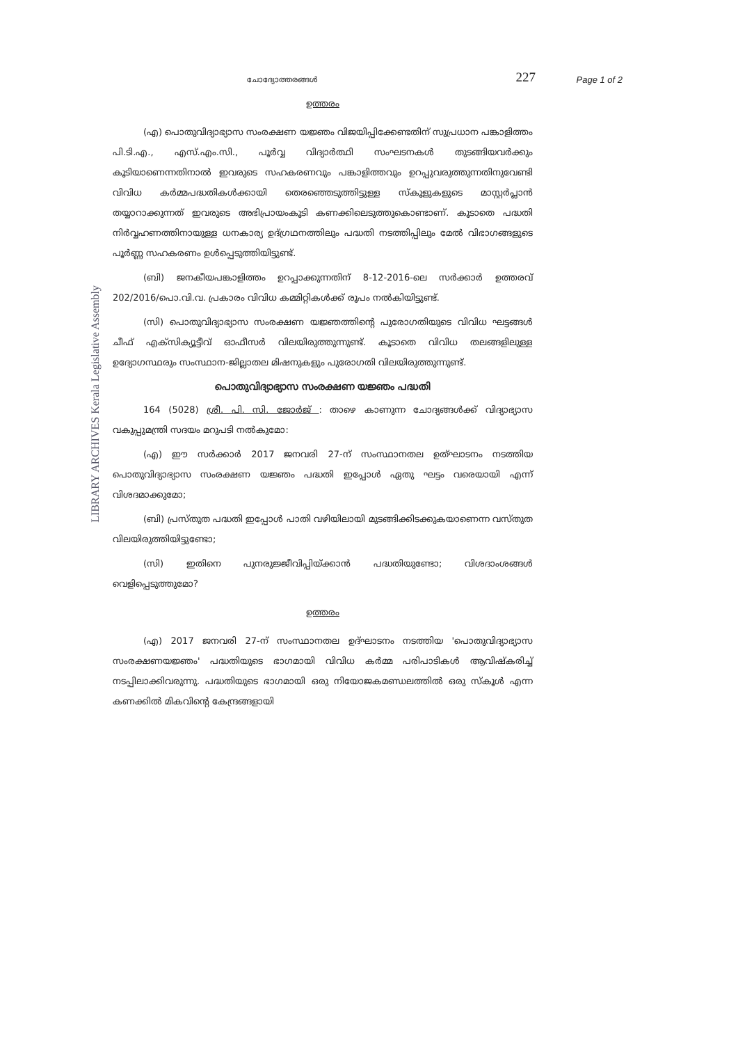LIBRARY ARCHIVES Kerala Legislative Assembly
ചോദ്യോത്തരങ്ങൾ
227
Page 1 of 2
ഉത്തരം
(എ) പൊതുവിദ്യാഭ്യാസ സംരക്ഷണ യജ്ഞം വിജയിപ്പിക്കേണ്ടതിന് സുപ്രധാന പങ്കാളിത്തം പി.ടി.എ., എസ്.എം.സി., പൂർവ്വ വിദ്യാർത്ഥി സംഘടനകൾ തുടങ്ങിയവർക്കും കൂടിയാണെന്നതിനാൽ ഇവരുടെ സഹകരണവും പങ്കാളിത്തവും ഉറപ്പുവരുത്തുന്നതിനുവേണ്ടി വിവിധ കർമ്മപദ്ധതികൾക്കായി തെരഞ്ഞെടുത്തിട്ടുള്ള സ്കൂളുകളുടെ മാസ്റ്റർപ്ലാൻ തയ്യാറാക്കുന്നത് ഇവരുടെ അഭിപ്രായംകൂടി കണക്കിലെടുത്തുകൊണ്ടാണ്. കൂടാതെ പദ്ധതി നിർവ്വഹണത്തിനായുള്ള ധനകാര്യ ഉദ്ഗ്രഥനത്തിലും പദ്ധതി നടത്തിപ്പിലും മേൽ വിഭാഗങ്ങളുടെ പൂർണ്ണ സഹകരണം ഉൾപ്പെടുത്തിയിട്ടുണ്ട്.
(ബി) ജനകീയപങ്കാളിത്തം ഉറപ്പാക്കുന്നതിന് 8-12-2016-ലെ സർക്കാർ ഉത്തരവ് 202/2016/പൊ.വി.വ. പ്രകാരം വിവിധ കമ്മിറ്റികൾക്ക് രൂപം നൽകിയിട്ടുണ്ട്.
(സി) പൊതുവിദ്യാഭ്യാസ സംരക്ഷണ യജ്ഞത്തിന്റെ പുരോഗതിയുടെ വിവിധ ഘട്ടങ്ങൾ ചീഫ് എക്സിക്യൂട്ടീവ് ഓഫീസർ വിലയിരുത്തുന്നുണ്ട്. കൂടാതെ വിവിധ തലങ്ങളിലുള്ള ഉദ്യോഗസ്ഥരും സംസ്ഥാന-ജില്ലാതല മിഷനുകളും പുരോഗതി വിലയിരുത്തുന്നുണ്ട്.
പൊതുവിദ്യാഭ്യാസ സംരക്ഷണ യജ്ഞം പദ്ധതി
164 (5028) ശ്രീ. പി. സി. ജോർജ് : താഴെ കാണുന്ന ചോദ്യങ്ങൾക്ക് വിദ്യാഭ്യാസ വകുപ്പുമന്ത്രി സദയം മറുപടി നൽകുമോ:
(എ) ഈ സർക്കാർ 2017 ജനവരി 27-ന് സംസ്ഥാനതല ഉത്ഘാടനം നടത്തിയ പൊതുവിദ്യാഭ്യാസ സംരക്ഷണ യജ്ഞം പദ്ധതി ഇപ്പോൾ ഏതു ഘട്ടം വരെയായി എന്ന് വിശദമാക്കുമോ;
(ബി) പ്രസ്തുത പദ്ധതി ഇപ്പോൾ പാതി വഴിയിലായി മുടങ്ങിക്കിടക്കുകയാണെന്ന വസ്തുത വിലയിരുത്തിയിട്ടുണ്ടോ;
(സി) ഇതിനെ പുനരുജ്ജീവിപ്പിയ്ക്കാൻ പദ്ധതിയുണ്ടോ; വിശദാംശങ്ങൾ വെളിപ്പെടുത്തുമോ?
ഉത്തരം
(എ) 2017 ജനവരി 27-ന് സംസ്ഥാനതല ഉദ്ഘാടനം നടത്തിയ 'പൊതുവിദ്യാഭ്യാസ സംരക്ഷണയജ്ഞം' പദ്ധതിയുടെ ഭാഗമായി വിവിധ കർമ്മ പരിപാടികൾ ആവിഷ്കരിച്ച് നടപ്പിലാക്കിവരുന്നു. പദ്ധതിയുടെ ഭാഗമായി ഒരു നിയോജകമണ്ഡലത്തിൽ ഒരു സ്കൂൾ എന്ന കണക്കിൽ മികവിന്റെ കേന്ദ്രങ്ങളായി